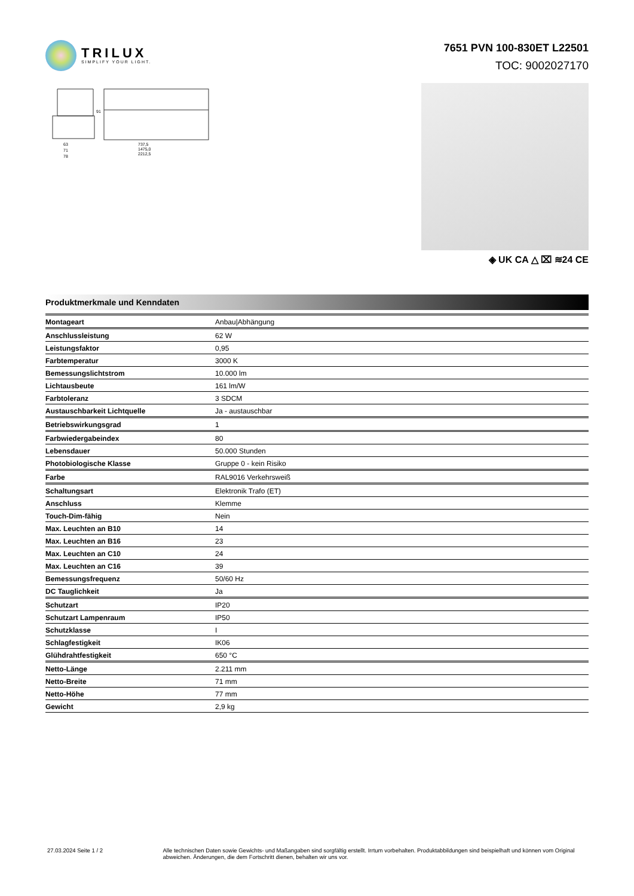TRILUX
SIMPLIFY YOUR LIGHT.
7651 PVN 100-830ET L22501
TOC: 9002027170
63
71
78
737,5
1475,0
2212,5
91
◈ UK CA △ ⌧ ≋24 CE
Produktmerkmale und Kenndaten
| Montageart | Anbau/Abhängung |
| Anschlussleistung | 62 W |
| Leistungsfaktor | 0,95 |
| Farbtemperatur | 3000 K |
| Bemessungslichtstrom | 10.000 lm |
| Lichtausbeute | 161 lm/W |
| Farbtoleranz | 3 SDCM |
| Austauschbarkeit Lichtquelle | Ja - austauschbar |
| Betriebswirkungsgrad | 1 |
| Farbwiedergabeindex | 80 |
| Lebensdauer | 50.000 Stunden |
| Photobiologische Klasse | Gruppe 0 - kein Risiko |
| Farbe | RAL9016 Verkehrsweiß |
| Schaltungsart | Elektronik Trafo (ET) |
| Anschluss | Klemme |
| Touch-Dim-fähig | Nein |
| Max. Leuchten an B10 | 14 |
| Max. Leuchten an B16 | 23 |
| Max. Leuchten an C10 | 24 |
| Max. Leuchten an C16 | 39 |
| Bemessungsfrequenz | 50/60 Hz |
| DC Tauglichkeit | Ja |
| Schutzart | IP20 |
| Schutzart Lampenraum | IP50 |
| Schutzklasse | I |
| Schlagfestigkeit | IK06 |
| Glühdrahtfestigkeit | 650 °C |
| Netto-Länge | 2.211 mm |
| Netto-Breite | 71 mm |
| Netto-Höhe | 77 mm |
| Gewicht | 2,9 kg |
27.03.2024 Seite 1 / 2 Alle technischen Daten sowie Gewichts- und Maßangaben sind sorgfältig erstellt. Irrtum vorbehalten. Produktabbildungen sind beispielhaft und können vom Original abweichen. Änderungen, die dem Fortschritt dienen, behalten wir uns vor.